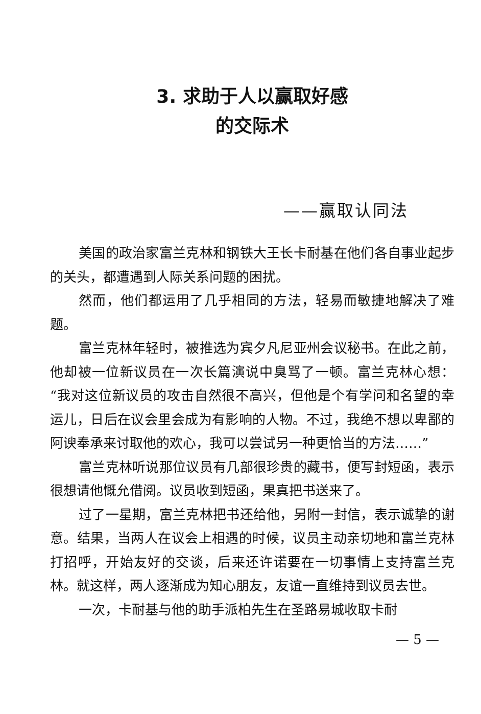3. 求助于人以赢取好感
的交际术
——赢取认同法
美国的政治家富兰克林和钢铁大王长卡耐基在他们各自事业起步的关头，都遭遇到人际关系问题的困扰。
然而，他们都运用了几乎相同的方法，轻易而敏捷地解决了难题。
富兰克林年轻时，被推选为宾夕凡尼亚州会议秘书。在此之前，他却被一位新议员在一次长篇演说中臭骂了一顿。富兰克林心想：“我对这位新议员的攻击自然很不高兴，但他是个有学问和名望的幸运儿，日后在议会里会成为有影响的人物。不过，我绝不想以卑鄙的阿谀奉承来讨取他的欢心，我可以尝试另一种更恰当的方法……”
富兰克林听说那位议员有几部很珍贵的藏书，便写封短函，表示很想请他慨允借阅。议员收到短函，果真把书送来了。
过了一星期，富兰克林把书还给他，另附一封信，表示诚挚的谢意。结果，当两人在议会上相遇的时候，议员主动亲切地和富兰克林打招呼，开始友好的交谈，后来还许诺要在一切事情上支持富兰克林。就这样，两人逐渐成为知心朋友，友谊一直维持到议员去世。
一次，卡耐基与他的助手派柏先生在圣路易城收取卡耐
— 5 —